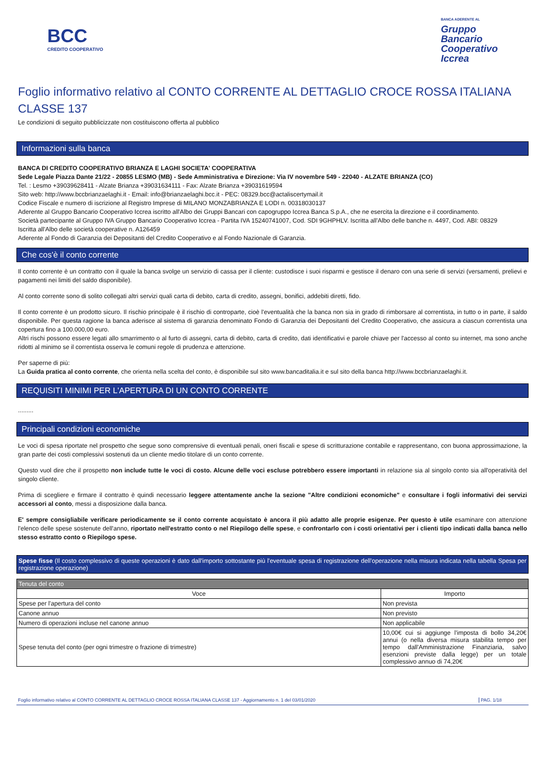BCC
CREDITO COOPERATIVO
BANCA ADERENTE AL
Gruppo
Bancario
Cooperativo
Iccrea
Foglio informativo relativo al CONTO CORRENTE AL DETTAGLIO CROCE ROSSA ITALIANA CLASSE 137
Le condizioni di seguito pubblicizzate non costituiscono offerta al pubblico
Informazioni sulla banca
BANCA DI CREDITO COOPERATIVO BRIANZA E LAGHI SOCIETA' COOPERATIVA
Sede Legale Piazza Dante 21/22 - 20855 LESMO (MB) - Sede Amministrativa e Direzione: Via IV novembre 549 - 22040 - ALZATE BRIANZA (CO)
Tel. : Lesmo +39039628411 - Alzate Brianza +39031634111 - Fax: Alzate Brianza +39031619594
Sito web: http://www.bccbrianzaelaghi.it - Email: info@brianzaelaghi.bcc.it - PEC: 08329.bcc@actaliscertymail.it
Codice Fiscale e numero di iscrizione al Registro Imprese di MILANO MONZABRIANZA E LODI n. 00318030137
Aderente al Gruppo Bancario Cooperativo Iccrea iscritto all'Albo dei Gruppi Bancari con capogruppo Iccrea Banca S.p.A., che ne esercita la direzione e il coordinamento.
Società partecipante al Gruppo IVA Gruppo Bancario Cooperativo Iccrea - Partita IVA 15240741007, Cod. SDI 9GHPHLV. Iscritta all'Albo delle banche n. 4497, Cod. ABI: 08329
Iscritta all'Albo delle società cooperative n. A126459
Aderente al Fondo di Garanzia dei Depositanti del Credito Cooperativo e al Fondo Nazionale di Garanzia.
Che cos'è il conto corrente
Il conto corrente è un contratto con il quale la banca svolge un servizio di cassa per il cliente: custodisce i suoi risparmi e gestisce il denaro con una serie di servizi (versamenti, prelievi e pagamenti nei limiti del saldo disponibile).
Al conto corrente sono di solito collegati altri servizi quali carta di debito, carta di credito, assegni, bonifici, addebiti diretti, fido.
Il conto corrente è un prodotto sicuro. Il rischio principale è il rischio di controparte, cioè l'eventualità che la banca non sia in grado di rimborsare al correntista, in tutto o in parte, il saldo disponibile. Per questa ragione la banca aderisce al sistema di garanzia denominato Fondo di Garanzia dei Depositanti del Credito Cooperativo, che assicura a ciascun correntista una copertura fino a 100.000,00 euro.
Altri rischi possono essere legati allo smarrimento o al furto di assegni, carta di debito, carta di credito, dati identificativi e parole chiave per l'accesso al conto su internet, ma sono anche ridotti al minimo se il correntista osserva le comuni regole di prudenza e attenzione.
Per saperne di più:
La Guida pratica al conto corrente, che orienta nella scelta del conto, è disponibile sul sito www.bancaditalia.it e sul sito della banca http://www.bccbrianzaelaghi.it.
REQUISITI MINIMI PER L'APERTURA DI UN CONTO CORRENTE
.........
Principali condizioni economiche
Le voci di spesa riportate nel prospetto che segue sono comprensive di eventuali penali, oneri fiscali e spese di scritturazione contabile e rappresentano, con buona approssimazione, la gran parte dei costi complessivi sostenuti da un cliente medio titolare di un conto corrente.
Questo vuol dire che il prospetto non include tutte le voci di costo. Alcune delle voci escluse potrebbero essere importanti in relazione sia al singolo conto sia all'operatività del singolo cliente.
Prima di scegliere e firmare il contratto è quindi necessario leggere attentamente anche la sezione "Altre condizioni economiche" e consultare i fogli informativi dei servizi accessori al conto, messi a disposizione dalla banca.
E' sempre consigliabile verificare periodicamente se il conto corrente acquistato è ancora il più adatto alle proprie esigenze. Per questo è utile esaminare con attenzione l'elenco delle spese sostenute dell'anno, riportato nell'estratto conto o nel Riepilogo delle spese, e confrontarlo con i costi orientativi per i clienti tipo indicati dalla banca nello stesso estratto conto o Riepilogo spese.
Spese fisse (Il costo complessivo di queste operazioni è dato dall'importo sottostante più l'eventuale spesa di registrazione dell'operazione nella misura indicata nella tabella Spesa per registrazione operazione)
| Tenuta del conto | |
| Voce | Importo |
| Spese per l'apertura del conto | Non prevista |
| Canone annuo | Non previsto |
| Numero di operazioni incluse nel canone annuo | Non applicabile |
| Spese tenuta del conto (per ogni trimestre o frazione di trimestre) | 10,00€ cui si aggiunge l'imposta di bollo 34,20€ annui (o nella diversa misura stabilita tempo per tempo dall'Amministrazione Finanziaria, salvo esenzioni previste dalla legge) per un totale complessivo annuo di 74,20€ |
Foglio informativo relativo al CONTO CORRENTE AL DETTAGLIO CROCE ROSSA ITALIANA CLASSE 137 - Aggiornamento n. 1 del 03/01/2020 PAG. 1/18